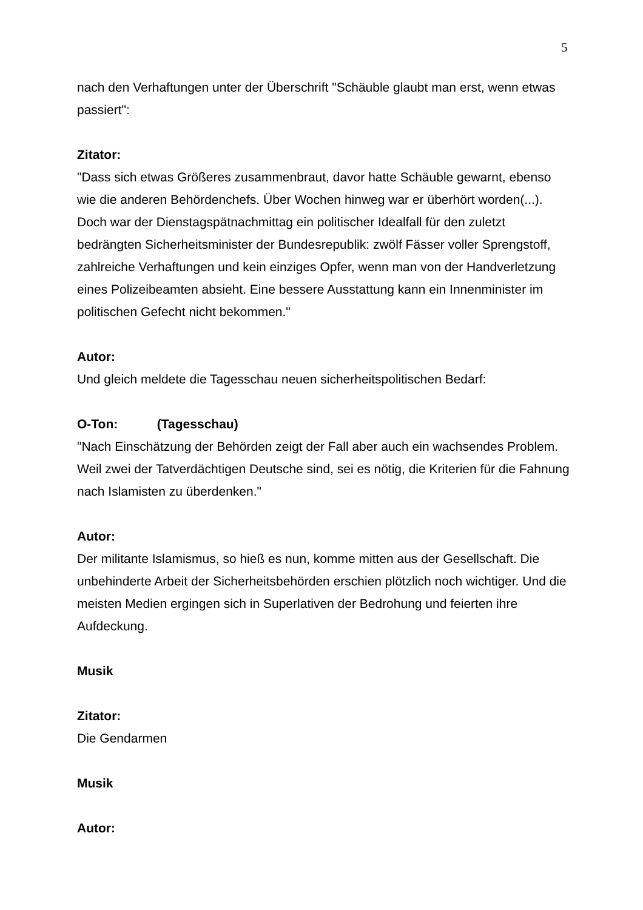5
nach den Verhaftungen unter der Überschrift "Schäuble glaubt man erst, wenn etwas passiert":
Zitator:
"Dass sich etwas Größeres zusammenbraut, davor hatte Schäuble gewarnt, ebenso wie die anderen Behördenchefs. Über Wochen hinweg war er überhört worden(...). Doch war der Dienstagspätnachmittag ein politischer Idealfall für den zuletzt bedrängten Sicherheitsminister der Bundesrepublik: zwölf Fässer voller Sprengstoff, zahlreiche Verhaftungen und kein einziges Opfer, wenn man von der Handverletzung eines Polizeibeamten absieht. Eine bessere Ausstattung kann ein Innenminister im politischen Gefecht nicht bekommen."
Autor:
Und gleich meldete die Tagesschau neuen sicherheitspolitischen Bedarf:
O-Ton: (Tagesschau)
"Nach Einschätzung der Behörden zeigt der Fall aber auch ein wachsendes Problem. Weil zwei der Tatverdächtigen Deutsche sind, sei es nötig, die Kriterien für die Fahnung nach Islamisten zu überdenken."
Autor:
Der militante Islamismus, so hieß es nun, komme mitten aus der Gesellschaft. Die unbehinderte Arbeit der Sicherheitsbehörden erschien plötzlich noch wichtiger. Und die meisten Medien ergingen sich in Superlativen der Bedrohung und feierten ihre Aufdeckung.
Musik
Zitator:
Die Gendarmen
Musik
Autor: